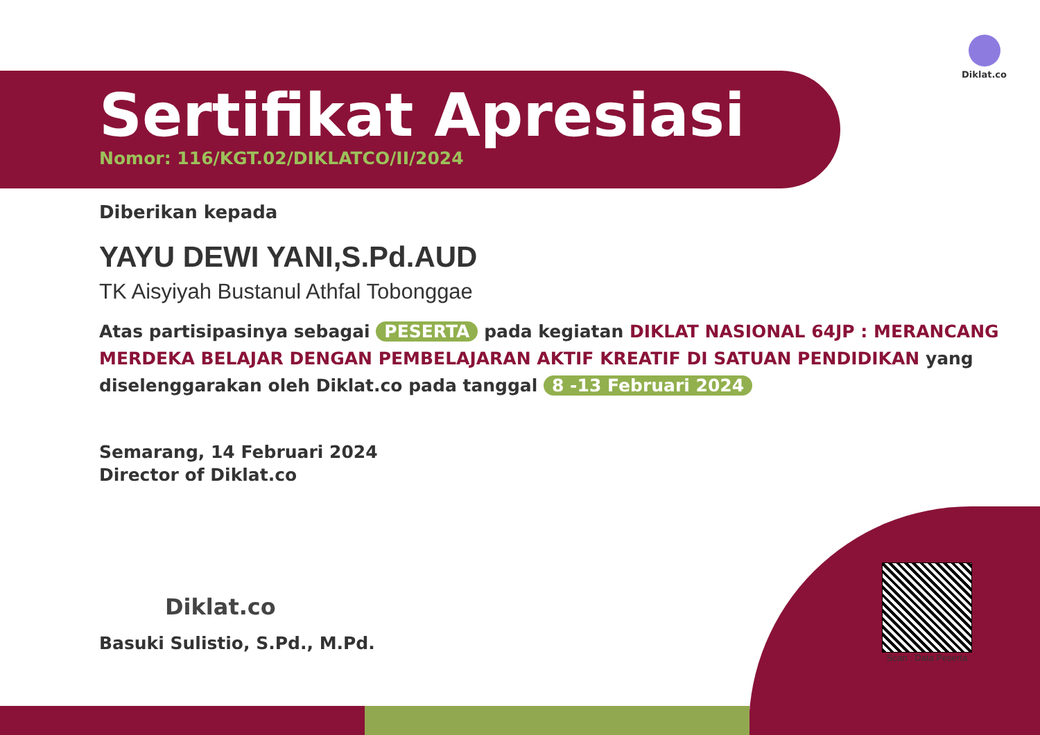Diklat.co
Sertifikat Apresiasi
Nomor: 116/KGT.02/DIKLATCO/II/2024
Diberikan kepada
YAYU DEWI YANI,S.Pd.AUD
TK Aisyiyah Bustanul Athfal Tobonggae
Atas partisipasinya sebagai PESERTA pada kegiatan DIKLAT NASIONAL 64JP : MERANCANG MERDEKA BELAJAR DENGAN PEMBELAJARAN AKTIF KREATIF DI SATUAN PENDIDIKAN yang diselenggarakan oleh Diklat.co pada tanggal 8 -13 Februari 2024
Semarang, 14 Februari 2024
Director of Diklat.co
Diklat.co
Basuki Sulistio, S.Pd., M.Pd.
Scan : Data Peserta